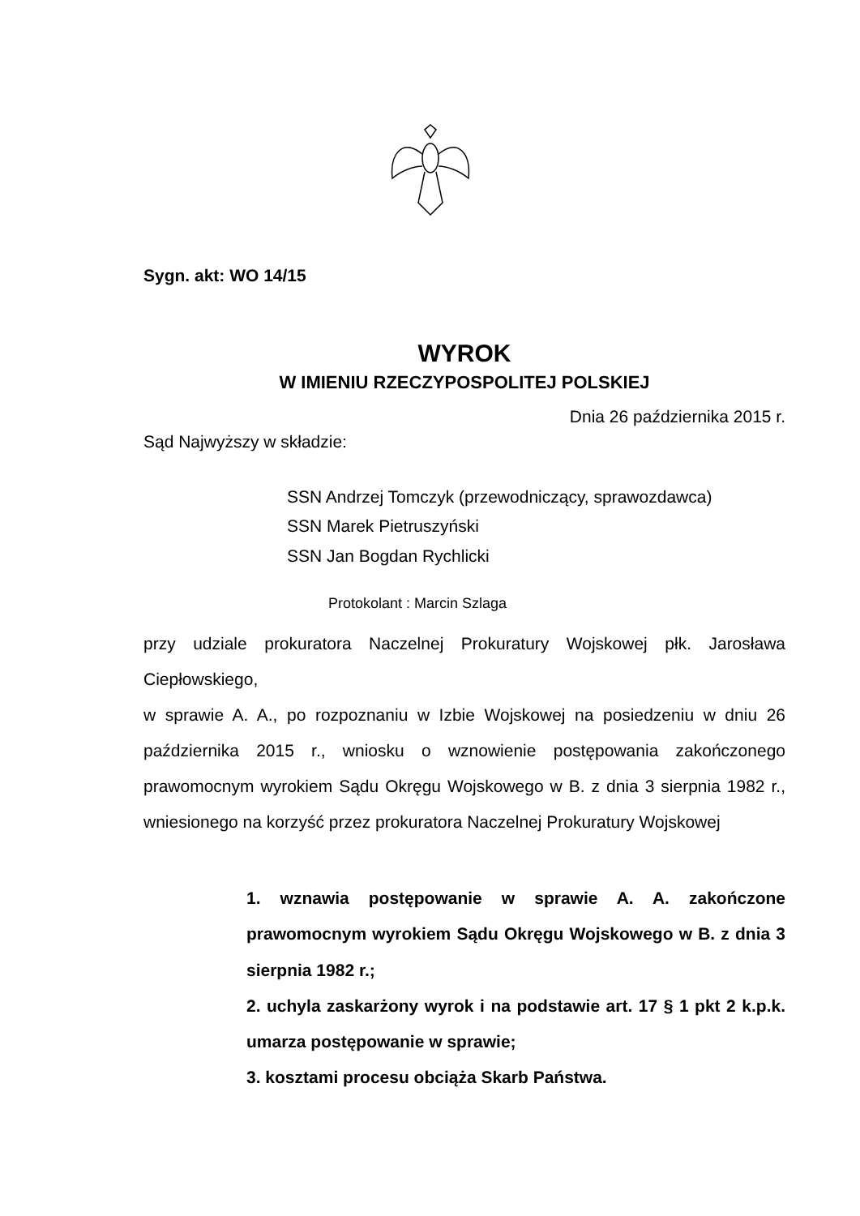Sygn. akt: WO 14/15
WYROK
W IMIENIU RZECZYPOSPOLITEJ POLSKIEJ
Dnia 26 października 2015 r.
Sąd Najwyższy w składzie:
SSN Andrzej Tomczyk (przewodniczący, sprawozdawca)
SSN Marek Pietruszyński
SSN Jan Bogdan Rychlicki
Protokolant : Marcin Szlaga
przy udziale prokuratora Naczelnej Prokuratury Wojskowej płk. Jarosława Ciepłowskiego,
w sprawie A. A., po rozpoznaniu w Izbie Wojskowej na posiedzeniu w dniu 26 października 2015 r., wniosku o wznowienie postępowania zakończonego prawomocnym wyrokiem Sądu Okręgu Wojskowego w B. z dnia 3 sierpnia 1982 r., wniesionego na korzyść przez prokuratora Naczelnej Prokuratury Wojskowej
1. wznawia postępowanie w sprawie A. A. zakończone prawomocnym wyrokiem Sądu Okręgu Wojskowego w B. z dnia 3 sierpnia 1982 r.;
2. uchyla zaskarżony wyrok i na podstawie art. 17 § 1 pkt 2 k.p.k. umarza postępowanie w sprawie;
3. kosztami procesu obciąża Skarb Państwa.